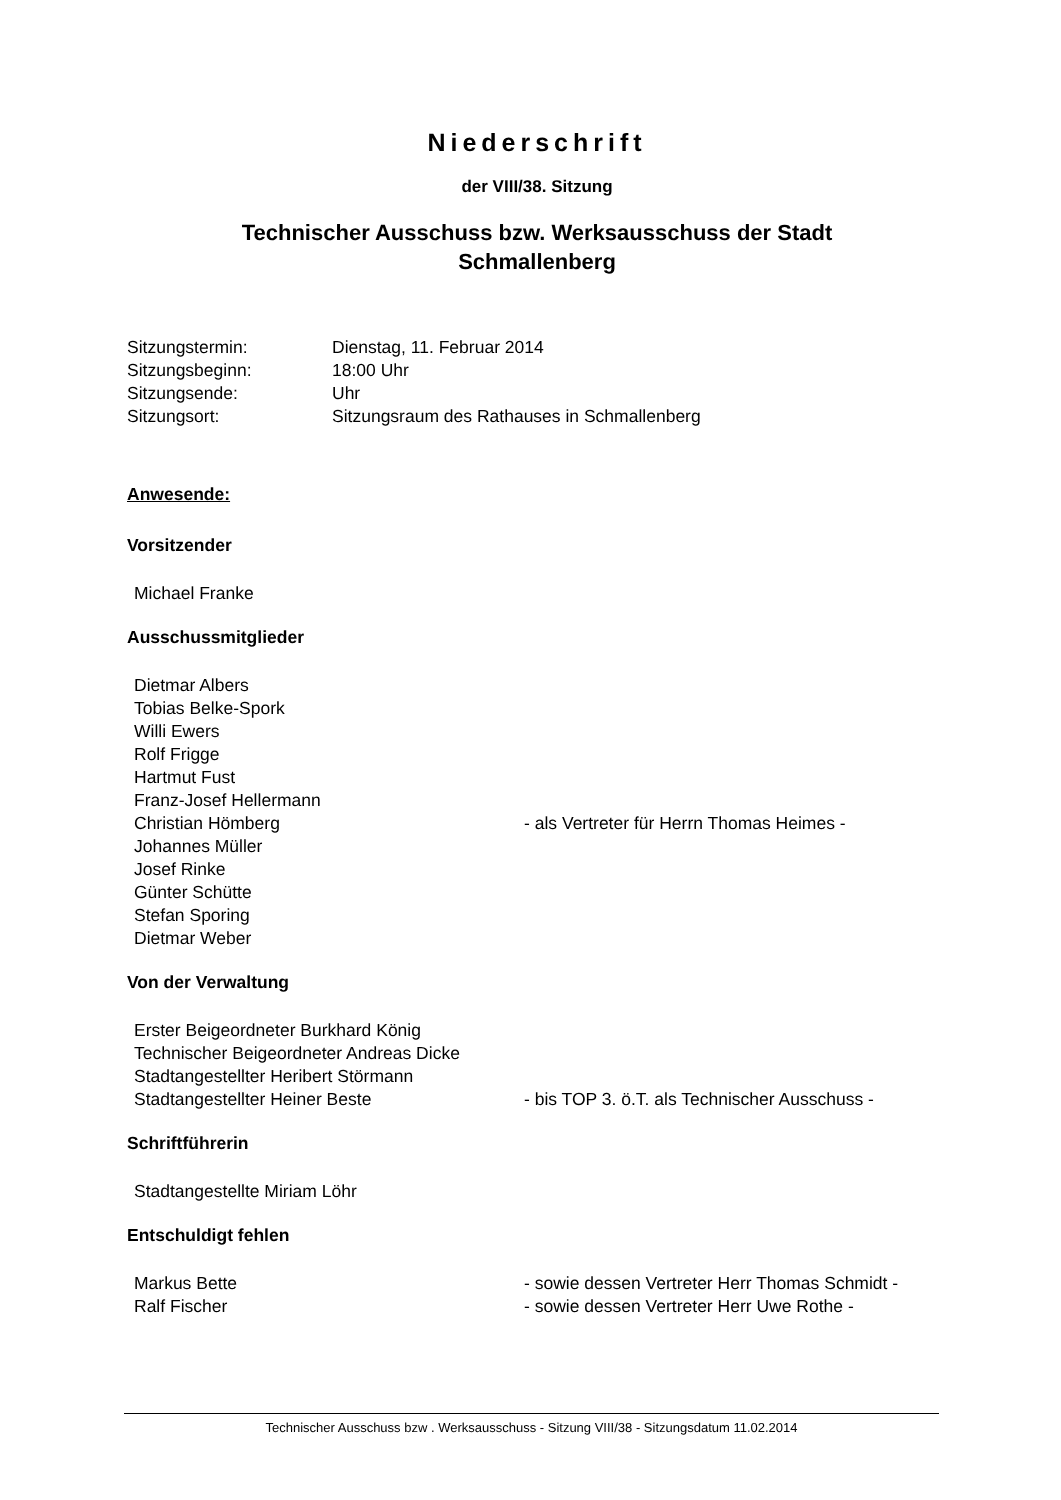Niederschrift
der VIII/38. Sitzung
Technischer Ausschuss bzw. Werksausschuss der Stadt
Schmallenberg
| Sitzungstermin: | Dienstag, 11. Februar 2014 |
| Sitzungsbeginn: | 18:00 Uhr |
| Sitzungsende: | Uhr |
| Sitzungsort: | Sitzungsraum des Rathauses in Schmallenberg |
Anwesende:
Vorsitzender
| Michael Franke | |
Ausschussmitglieder
| Dietmar Albers | |
| Tobias Belke-Spork | |
| Willi Ewers | |
| Rolf Frigge | |
| Hartmut Fust | |
| Franz-Josef Hellermann | |
| Christian Hömberg | - als Vertreter für Herrn Thomas Heimes - |
| Johannes Müller | |
| Josef Rinke | |
| Günter Schütte | |
| Stefan Sporing | |
| Dietmar Weber | |
Von der Verwaltung
| Erster Beigeordneter Burkhard König | |
| Technischer Beigeordneter Andreas Dicke | |
| Stadtangestellter Heribert Störmann | |
| Stadtangestellter Heiner Beste | - bis TOP 3. ö.T. als Technischer Ausschuss - |
Schriftführerin
| Stadtangestellte Miriam Löhr | |
Entschuldigt fehlen
| Markus Bette | - sowie dessen Vertreter Herr Thomas Schmidt - |
| Ralf Fischer | - sowie dessen Vertreter Herr Uwe Rothe - |
Technischer Ausschuss bzw . Werksausschuss - Sitzung VIII/38 - Sitzungsdatum 11.02.2014